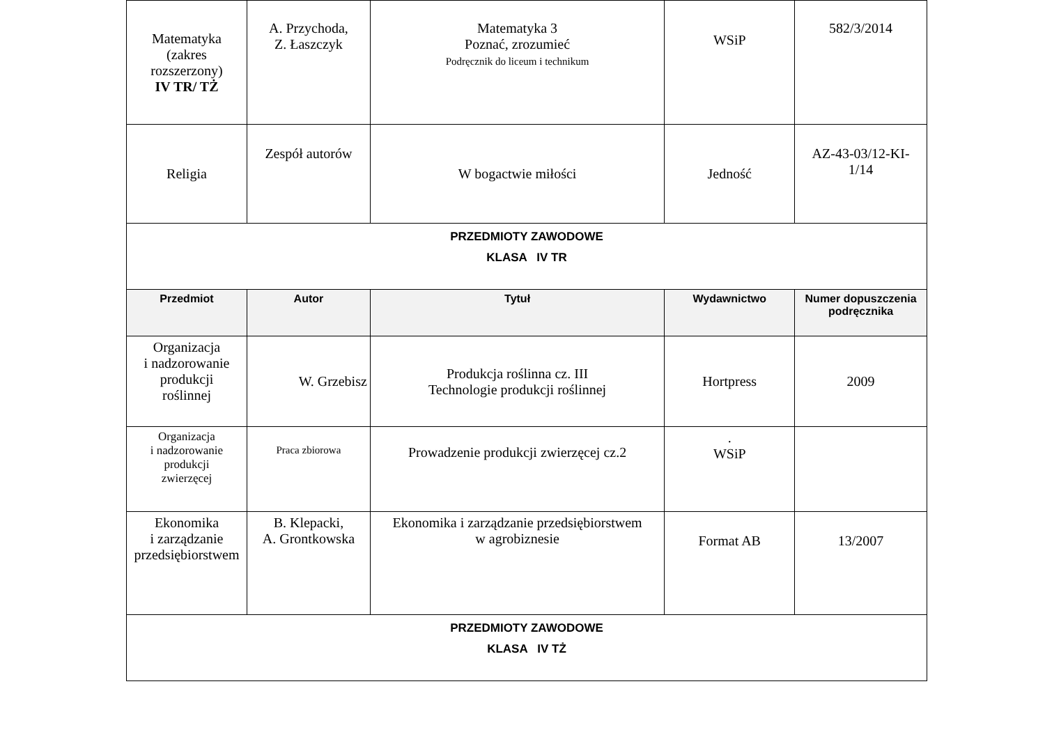| Matematyka (zakres rozszerzony) IV TR/ TŻ | A. Przychoda, Z. Łaszczyk | Matematyka 3 Poznać, zrozumieć Podręcznik do liceum i technikum | WSiP | 582/3/2014 |
| Religia | Zespół autorów | W bogactwie miłości | Jedność | AZ-43-03/12-KI- 1/14 |
| PRZEDMIOTY ZAWODOWE KLASA IV TR | | | | |
| Przedmiot | Autor | Tytuł | Wydawnictwo | Numer dopuszczenia podręcznika |
| Organizacja i nadzorowanie produkcji roślinnej | W. Grzebisz | Produkcja roślinna cz. III Technologie produkcji roślinnej | Hortpress | 2009 |
| Organizacja i nadzorowanie produkcji zwierzęcej | Praca zbiorowa | Prowadzenie produkcji zwierzęcej cz.2 | . WSiP | |
| Ekonomika i zarządzanie przedsiębiorstwem | B. Klepacki, A. Grontkowska | Ekonomika i zarządzanie przedsiębiorstwem w agrobiznesie | Format AB | 13/2007 |
| PRZEDMIOTY ZAWODOWE KLASA IV TŻ | | | | |